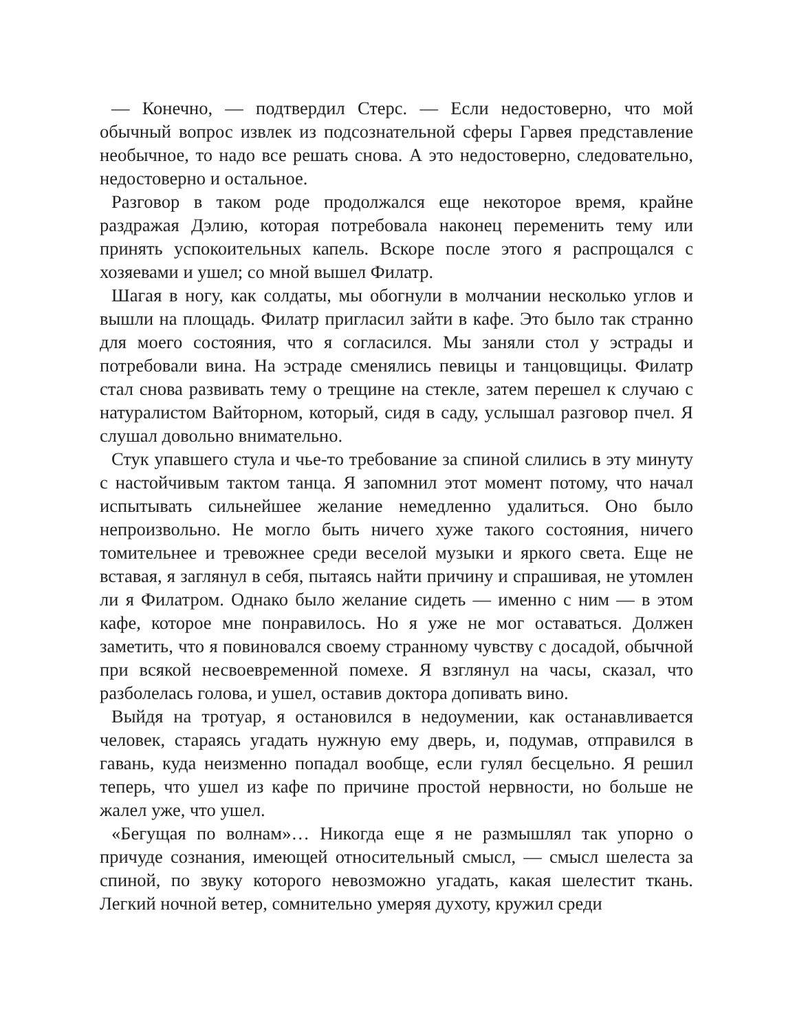— Конечно, — подтвердил Стерс. — Если недостоверно, что мой обычный вопрос извлек из подсознательной сферы Гарвея представление необычное, то надо все решать снова. А это недостоверно, следовательно, недостоверно и остальное.
Разговор в таком роде продолжался еще некоторое время, крайне раздражая Дэлию, которая потребовала наконец переменить тему или принять успокоительных капель. Вскоре после этого я распрощался с хозяевами и ушел; со мной вышел Филатр.
Шагая в ногу, как солдаты, мы обогнули в молчании несколько углов и вышли на площадь. Филатр пригласил зайти в кафе. Это было так странно для моего состояния, что я согласился. Мы заняли стол у эстрады и потребовали вина. На эстраде сменялись певицы и танцовщицы. Филатр стал снова развивать тему о трещине на стекле, затем перешел к случаю с натуралистом Вайторном, который, сидя в саду, услышал разговор пчел. Я слушал довольно внимательно.
Стук упавшего стула и чье-то требование за спиной слились в эту минуту с настойчивым тактом танца. Я запомнил этот момент потому, что начал испытывать сильнейшее желание немедленно удалиться. Оно было непроизвольно. Не могло быть ничего хуже такого состояния, ничего томительнее и тревожнее среди веселой музыки и яркого света. Еще не вставая, я заглянул в себя, пытаясь найти причину и спрашивая, не утомлен ли я Филатром. Однако было желание сидеть — именно с ним — в этом кафе, которое мне понравилось. Но я уже не мог оставаться. Должен заметить, что я повиновался своему странному чувству с досадой, обычной при всякой несвоевременной помехе. Я взглянул на часы, сказал, что разболелась голова, и ушел, оставив доктора допивать вино.
Выйдя на тротуар, я остановился в недоумении, как останавливается человек, стараясь угадать нужную ему дверь, и, подумав, отправился в гавань, куда неизменно попадал вообще, если гулял бесцельно. Я решил теперь, что ушел из кафе по причине простой нервности, но больше не жалел уже, что ушел.
«Бегущая по волнам»… Никогда еще я не размышлял так упорно о причуде сознания, имеющей относительный смысл, — смысл шелеста за спиной, по звуку которого невозможно угадать, какая шелестит ткань. Легкий ночной ветер, сомнительно умеряя духоту, кружил среди